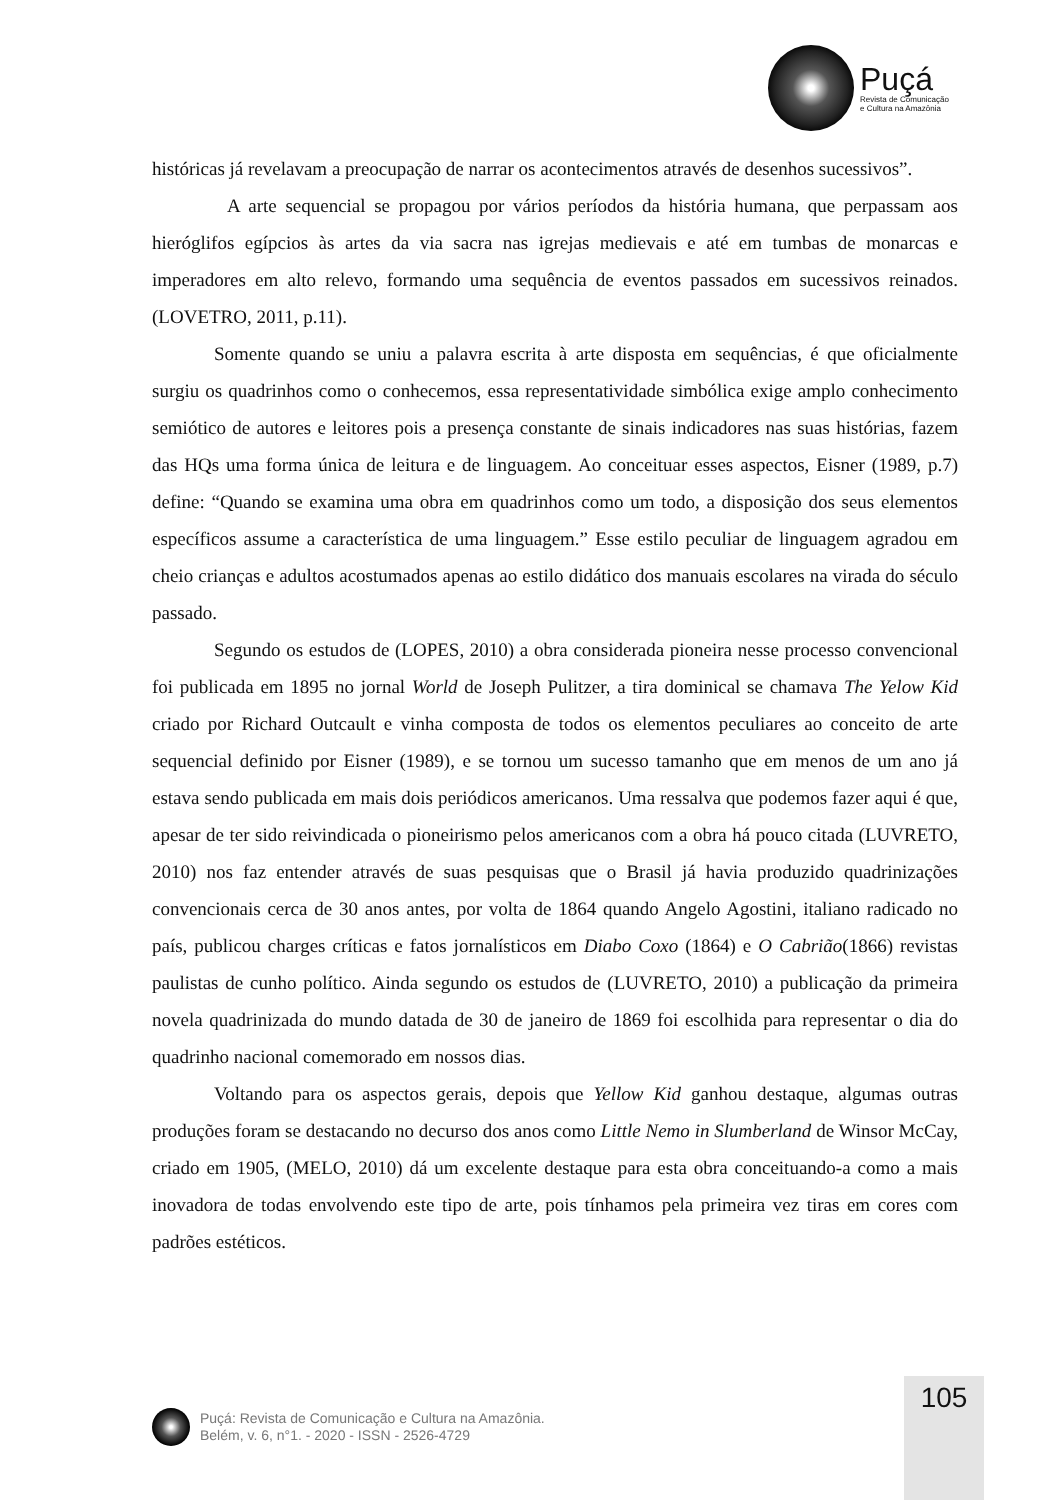Puçá
Revista de Comunicação
e Cultura na Amazônia
históricas já revelavam a preocupação de narrar os acontecimentos através de desenhos sucessivos”.
A arte sequencial se propagou por vários períodos da história humana, que perpassam aos hieróglifos egípcios às artes da via sacra nas igrejas medievais e até em tumbas de monarcas e imperadores em alto relevo, formando uma sequência de eventos passados em sucessivos reinados. (LOVETRO, 2011, p.11).
Somente quando se uniu a palavra escrita à arte disposta em sequências, é que oficialmente surgiu os quadrinhos como o conhecemos, essa representatividade simbólica exige amplo conhecimento semiótico de autores e leitores pois a presença constante de sinais indicadores nas suas histórias, fazem das HQs uma forma única de leitura e de linguagem. Ao conceituar esses aspectos, Eisner (1989, p.7) define: “Quando se examina uma obra em quadrinhos como um todo, a disposição dos seus elementos específicos assume a característica de uma linguagem.” Esse estilo peculiar de linguagem agradou em cheio crianças e adultos acostumados apenas ao estilo didático dos manuais escolares na virada do século passado.
Segundo os estudos de (LOPES, 2010) a obra considerada pioneira nesse processo convencional foi publicada em 1895 no jornal World de Joseph Pulitzer, a tira dominical se chamava The Yelow Kid criado por Richard Outcault e vinha composta de todos os elementos peculiares ao conceito de arte sequencial definido por Eisner (1989), e se tornou um sucesso tamanho que em menos de um ano já estava sendo publicada em mais dois periódicos americanos. Uma ressalva que podemos fazer aqui é que, apesar de ter sido reivindicada o pioneirismo pelos americanos com a obra há pouco citada (LUVRETO, 2010) nos faz entender através de suas pesquisas que o Brasil já havia produzido quadrinizações convencionais cerca de 30 anos antes, por volta de 1864 quando Angelo Agostini, italiano radicado no país, publicou charges críticas e fatos jornalísticos em Diabo Coxo (1864) e O Cabrião(1866) revistas paulistas de cunho político. Ainda segundo os estudos de (LUVRETO, 2010) a publicação da primeira novela quadrinizada do mundo datada de 30 de janeiro de 1869 foi escolhida para representar o dia do quadrinho nacional comemorado em nossos dias.
Voltando para os aspectos gerais, depois que Yellow Kid ganhou destaque, algumas outras produções foram se destacando no decurso dos anos como Little Nemo in Slumberland de Winsor McCay, criado em 1905, (MELO, 2010) dá um excelente destaque para esta obra conceituando-a como a mais inovadora de todas envolvendo este tipo de arte, pois tínhamos pela primeira vez tiras em cores com padrões estéticos.
Puçá: Revista de Comunicação e Cultura na Amazônia.
Belém, v. 6, n°1. - 2020 - ISSN - 2526-4729
105